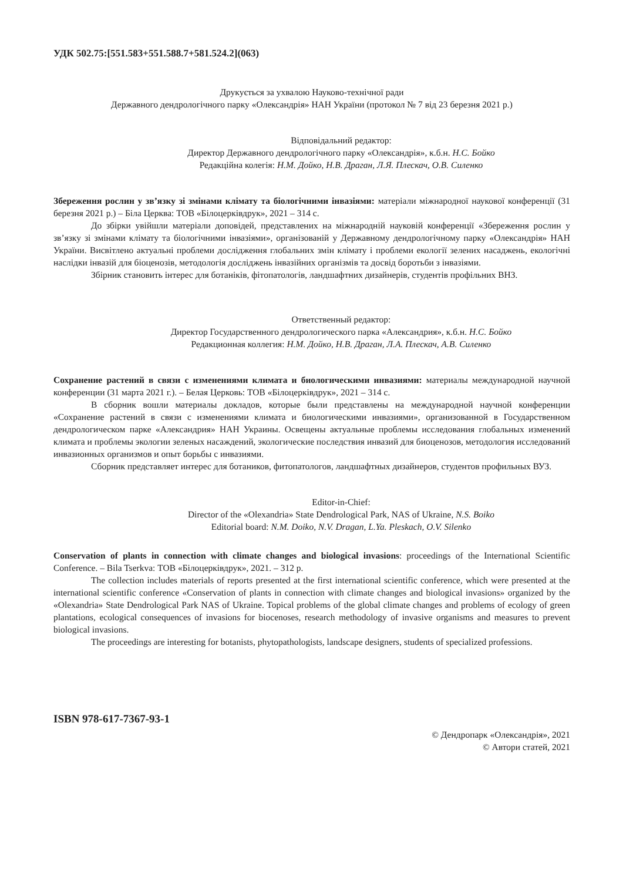УДК 502.75:[551.583+551.588.7+581.524.2](063)
Друкується за ухвалою Науково-технічної ради
Державного дендрологічного парку «Олександрія» НАН України (протокол № 7 від 23 березня 2021 р.)
Відповідальний редактор:
Директор Державного дендрологічного парку «Олександрія», к.б.н. Н.С. Бойко
Редакційна колегія: Н.М. Дойко, Н.В. Драган, Л.Я. Плескач, О.В. Силенко
Збереження рослин у зв’язку зі змінами клімату та біологічними інвазіями: матеріали міжнародної наукової конференції (31 березня 2021 р.) – Біла Церква: ТОВ «Білоцерківдрук», 2021 – 314 с.
До збірки увійшли матеріали доповідей, представлених на міжнародній науковій конференції «Збереження рослин у зв’язку зі змінами клімату та біологічними інвазіями», організованій у Державному дендрологічному парку «Олександрія» НАН України. Висвітлено актуальні проблеми дослідження глобальних змін клімату і проблеми екології зелених насаджень, екологічні наслідки інвазій для біоценозів, методологія досліджень інвазійних організмів та досвід боротьби з інвазіями.
Збірник становить інтерес для ботаніків, фітопатологів, ландшафтних дизайнерів, студентів профільних ВНЗ.
Ответственный редактор:
Директор Государственного дендрологического парка «Александрия», к.б.н. Н.С. Бойко
Редакционная коллегия: Н.М. Дойко, Н.В. Драган, Л.А. Плескач, А.В. Силенко
Сохранение растений в связи с изменениями климата и биологическими инвазиями: материалы международной научной конференции (31 марта 2021 г.). – Белая Церковь: ТОВ «Білоцерківдрук», 2021 – 314 с.
В сборник вошли материалы докладов, которые были представлены на международной научной конференции «Сохранение растений в связи с изменениями климата и биологическими инвазиями», организованной в Государственном дендрологическом парке «Александрия» НАН Украины. Освещены актуальные проблемы исследования глобальных изменений климата и проблемы экологии зеленых насаждений, экологические последствия инвазий для биоценозов, методология исследований инвазионных организмов и опыт борьбы с инвазиями.
Сборник представляет интерес для ботаников, фитопатологов, ландшафтных дизайнеров, студентов профильных ВУЗ.
Editor-in-Chief:
Director of the «Olexandria» State Dendrological Park, NAS of Ukraine, N.S. Boiko
Editorial board: N.M. Doiko, N.V. Dragan, L.Ya. Pleskach, O.V. Silenko
Conservation of plants in connection with climate changes and biological invasions: proceedings of the International Scientific Conference. – Bila Tserkva: ТОВ «Білоцерківдрук», 2021. – 312 p.
The collection includes materials of reports presented at the first international scientific conference, which were presented at the international scientific conference «Conservation of plants in connection with climate changes and biological invasions» organized by the «Olexandria» State Dendrological Park NAS of Ukraine. Topical problems of the global climate changes and problems of ecology of green plantations, ecological consequences of invasions for biocenoses, research methodology of invasive organisms and measures to prevent biological invasions.
The proceedings are interesting for botanists, phytopathologists, landscape designers, students of specialized professions.
ISBN 978-617-7367-93-1
© Дендропарк «Олександрія», 2021
© Автори статей, 2021